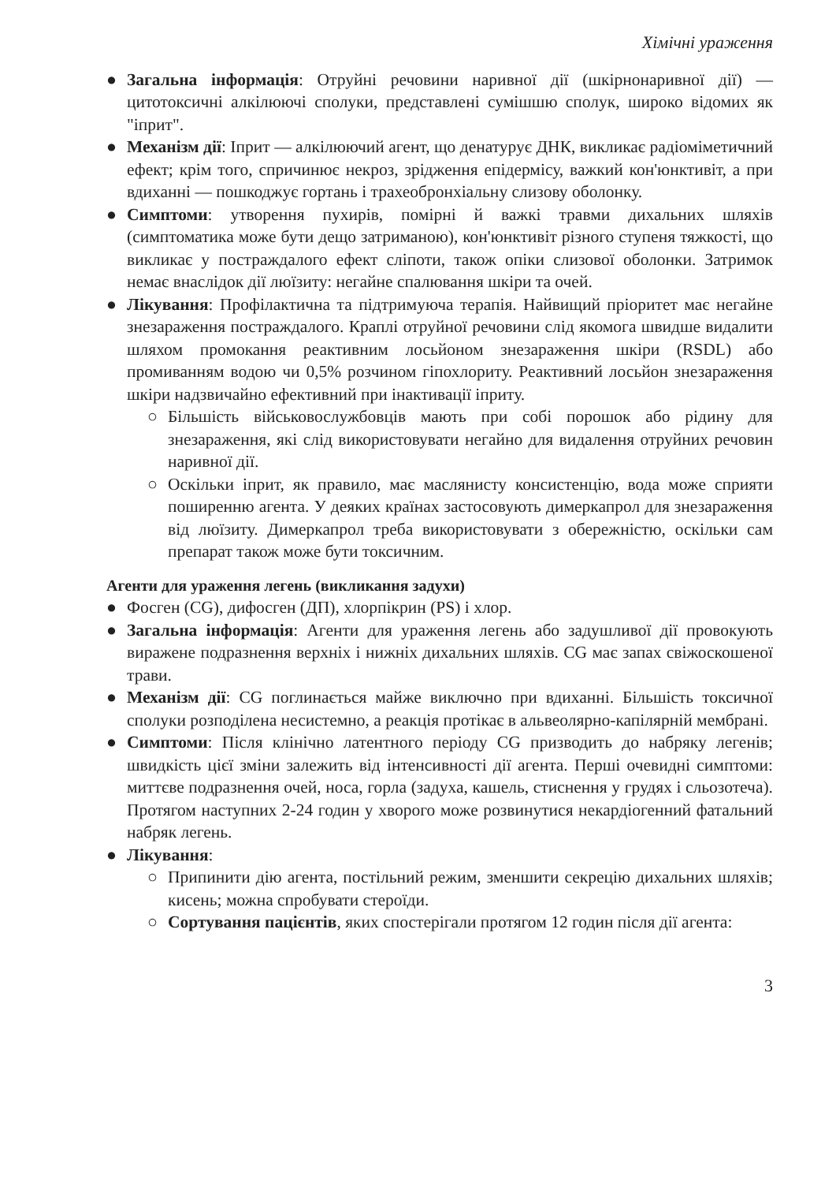Хімічні ураження
● Загальна інформація: Отруйні речовини наривної дії (шкірнонаривної дії) — цитотоксичні алкілюючі сполуки, представлені сумішшю сполук, широко відомих як "іприт".
● Механізм дії: Іприт — алкілюючий агент, що денатурує ДНК, викликає радіоміметичний ефект; крім того, спричинює некроз, зрідження епідермісу, важкий кон'юнктивіт, а при вдиханні — пошкоджує гортань і трахеобронхіальну слизову оболонку.
● Симптоми: утворення пухирів, помірні й важкі травми дихальних шляхів (симптоматика може бути дещо затриманою), кон'юнктивіт різного ступеня тяжкості, що викликає у постраждалого ефект сліпоти, також опіки слизової оболонки. Затримок немає внаслідок дії люїзиту: негайне спалювання шкіри та очей.
● Лікування: Профілактична та підтримуюча терапія. Найвищий пріоритет має негайне знезараження постраждалого. Краплі отруйної речовини слід якомога швидше видалити шляхом промокання реактивним лосьйоном знезараження шкіри (RSDL) або промиванням водою чи 0,5% розчином гіпохлориту. Реактивний лосьйон знезараження шкіри надзвичайно ефективний при інактивації іприту.
○ Більшість військовослужбовців мають при собі порошок або рідину для знезараження, які слід використовувати негайно для видалення отруйних речовин наривної дії.
○ Оскільки іприт, як правило, має маслянисту консистенцію, вода може сприяти поширенню агента. У деяких країнах застосовують димеркапрол для знезараження від люїзиту. Димеркапрол треба використовувати з обережністю, оскільки сам препарат також може бути токсичним.
Агенти для ураження легень (викликання задухи)
● Фосген (CG), дифосген (ДП), хлорпікрин (PS) і хлор.
● Загальна інформація: Агенти для ураження легень або задушливої дії провокують виражене подразнення верхніх і нижніх дихальних шляхів. CG має запах свіжоскошеної трави.
● Механізм дії: CG поглинається майже виключно при вдиханні. Більшість токсичної сполуки розподілена несистемно, а реакція протікає в альвеолярно-капілярній мембрані.
● Симптоми: Після клінічно латентного періоду CG призводить до набряку легенів; швидкість цієї зміни залежить від інтенсивності дії агента. Перші очевидні симптоми: миттєве подразнення очей, носа, горла (задуха, кашель, стиснення у грудях і сльозотеча). Протягом наступних 2-24 годин у хворого може розвинутися некардіогенний фатальний набряк легень.
● Лікування:
○ Припинити дію агента, постільний режим, зменшити секрецію дихальних шляхів; кисень; можна спробувати стероїди.
○ Сортування пацієнтів, яких спостерігали протягом 12 годин після дії агента:
3